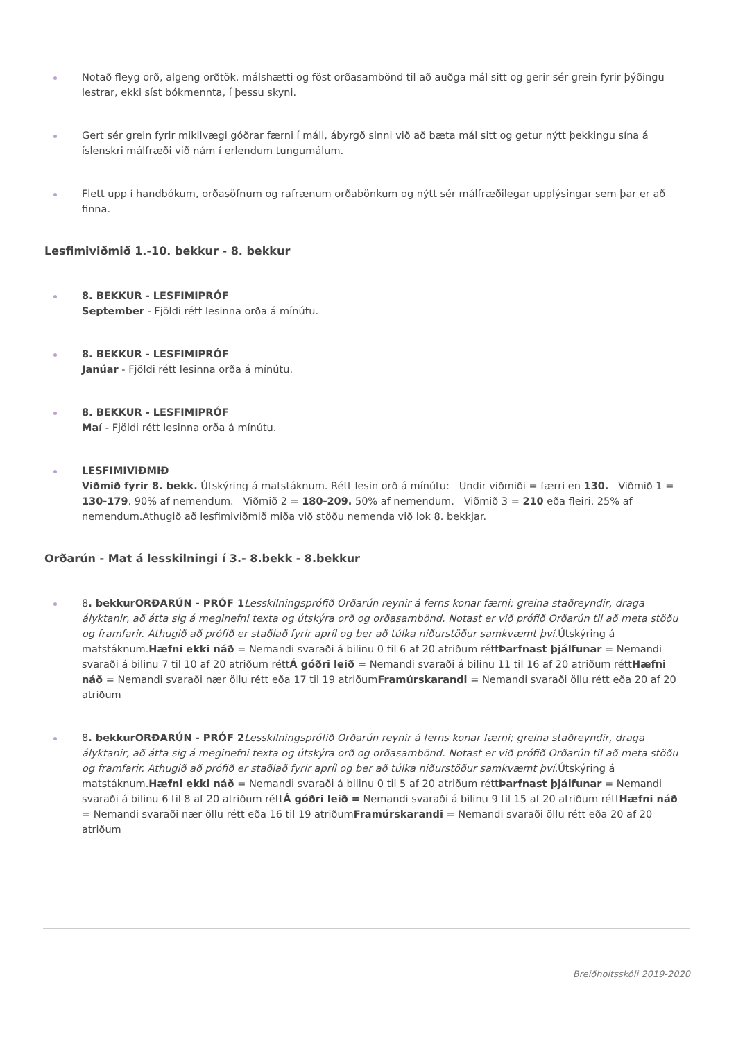Notað fleyg orð, algeng orðtök, málshætti og föst orðasambönd til að auðga mál sitt og gerir sér grein fyrir þýðingu lestrar, ekki síst bókmennta, í þessu skyni.
Gert sér grein fyrir mikilvægi góðrar færni í máli, ábyrgð sinni við að bæta mál sitt og getur nýtt þekkingu sína á íslenskri málfræði við nám í erlendum tungumálum.
Flett upp í handbókum, orðasöfnum og rafrænum orðabönkum og nýtt sér málfræðilegar upplýsingar sem þar er að finna.
Lesfimiviðmið 1.-10. bekkur - 8. bekkur
8. BEKKUR - LESFIMIPRÓF
September - Fjöldi rétt lesinna orða á mínútu.
8. BEKKUR - LESFIMIPRÓF
Janúar - Fjöldi rétt lesinna orða á mínútu.
8. BEKKUR - LESFIMIPRÓF
Maí - Fjöldi rétt lesinna orða á mínútu.
LESFIMIVIÐMIÐ
Viðmið fyrir 8. bekk. Útskýring á matstáknum. Rétt lesin orð á mínútu: Undir viðmiði = færri en 130. Viðmið 1 = 130-179. 90% af nemendum. Viðmið 2 = 180-209. 50% af nemendum. Viðmið 3 = 210 eða fleiri. 25% af nemendum.Athugið að lesfimiviðmið miða við stöðu nemenda við lok 8. bekkjar.
Orðarún - Mat á lesskilningi í 3.- 8.bekk - 8.bekkur
8. bekkurORÐARÚN - PRÓF 1 Lesskilningsprófið Orðarún reynir á ferns konar færni; greina staðreyndir, draga ályktanir, að átta sig á meginefni texta og útskýra orð og orðasambönd. Notast er við prófið Orðarún til að meta stöðu og framfarir. Athugið að prófið er staðlað fyrir apríl og ber að túlka niðurstöður samkvæmt því. Útskýring á matstáknum.Hæfni ekki náð = Nemandi svaraði á bilinu 0 til 6 af 20 atriðum réttÞarfnast þjálfunar = Nemandi svaraði á bilinu 7 til 10 af 20 atriðum réttÁ góðri leið = Nemandi svaraði á bilinu 11 til 16 af 20 atriðum réttHæfni náð = Nemandi svaraði nær öllu rétt eða 17 til 19 atriðumFramúrskarandi = Nemandi svaraði öllu rétt eða 20 af 20 atriðum
8. bekkurORÐARÚN - PRÓF 2 Lesskilningsprófið Orðarún reynir á ferns konar færni; greina staðreyndir, draga ályktanir, að átta sig á meginefni texta og útskýra orð og orðasambönd. Notast er við prófið Orðarún til að meta stöðu og framfarir. Athugið að prófið er staðlað fyrir apríl og ber að túlka niðurstöður samkvæmt því. Útskýring á matstáknum.Hæfni ekki náð = Nemandi svaraði á bilinu 0 til 5 af 20 atriðum réttÞarfnast þjálfunar = Nemandi svaraði á bilinu 6 til 8 af 20 atriðum réttÁ góðri leið = Nemandi svaraði á bilinu 9 til 15 af 20 atriðum réttHæfni náð = Nemandi svaraði nær öllu rétt eða 16 til 19 atriðumFramúrskarandi = Nemandi svaraði öllu rétt eða 20 af 20 atriðum
Breiðholtsskóli 2019-2020